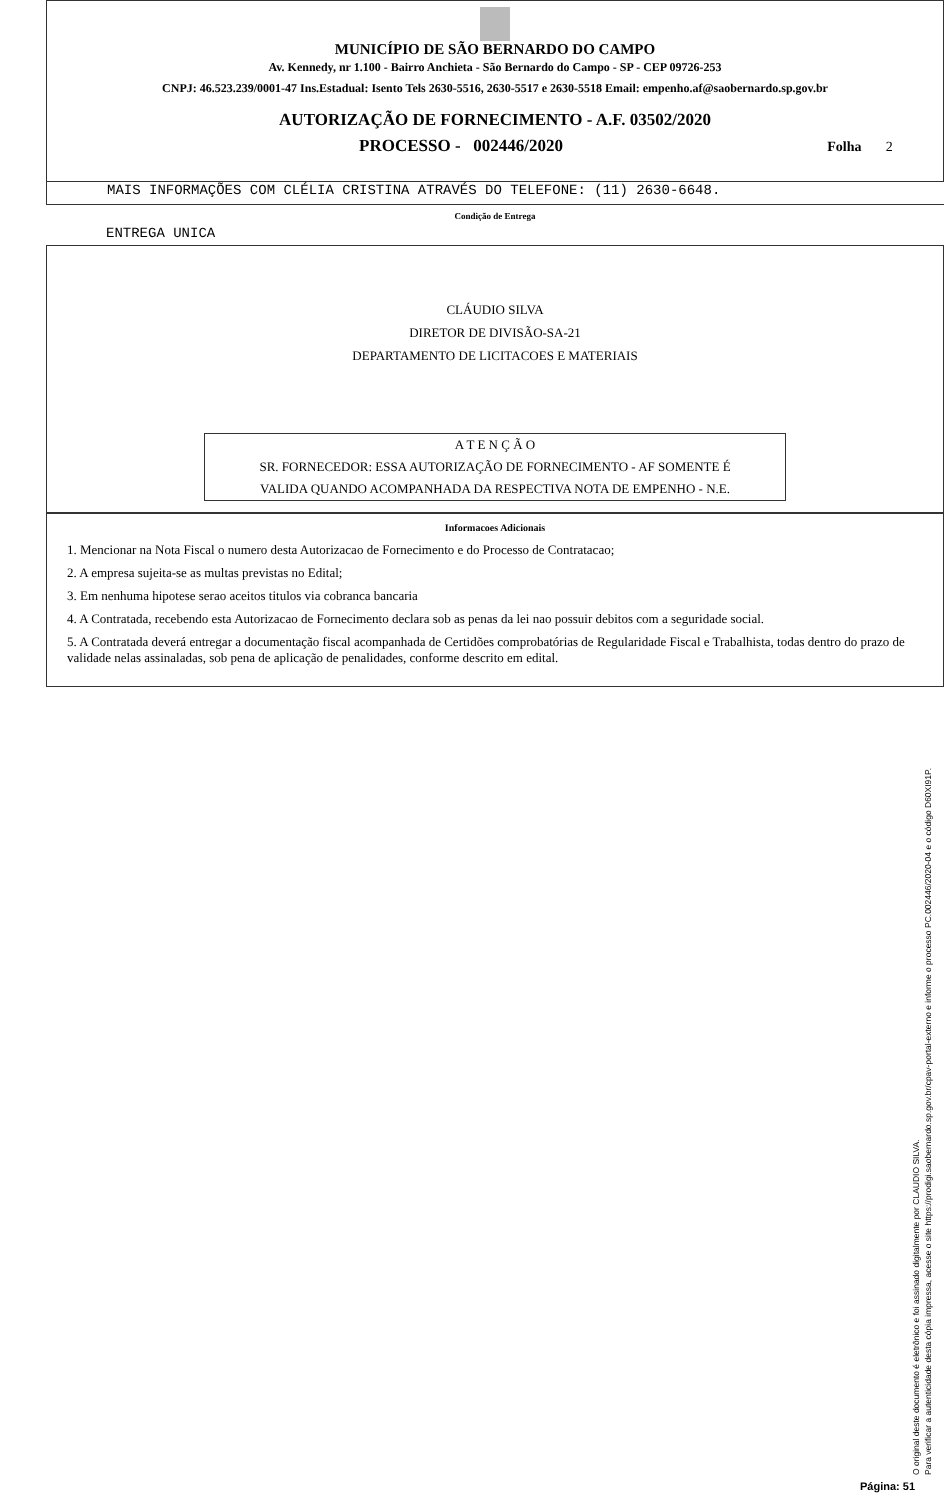MUNICÍPIO DE SÃO BERNARDO DO CAMPO
Av. Kennedy, nr 1.100 - Bairro Anchieta - São Bernardo do Campo - SP - CEP 09726-253
CNPJ: 46.523.239/0001-47 Ins.Estadual: Isento Tels 2630-5516, 2630-5517 e 2630-5518 Email: empenho.af@saobernardo.sp.gov.br
AUTORIZAÇÃO DE FORNECIMENTO - A.F. 03502/2020
PROCESSO - 002446/2020 Folha 2
MAIS INFORMAÇÕES COM CLÉLIA CRISTINA ATRAVÉS DO TELEFONE: (11) 2630-6648.
Condição de Entrega
ENTREGA UNICA
CLÁUDIO SILVA
DIRETOR DE DIVISÃO-SA-21
DEPARTAMENTO DE LICITACOES E MATERIAIS
A T E N Ç Ã O
SR. FORNECEDOR: ESSA AUTORIZAÇÃO DE FORNECIMENTO - AF SOMENTE É
VALIDA QUANDO ACOMPANHADA DA RESPECTIVA NOTA DE EMPENHO - N.E.
Informacoes Adicionais
1. Mencionar na Nota Fiscal o numero desta Autorizacao de Fornecimento e do Processo de Contratacao;
2. A empresa sujeita-se as multas previstas no Edital;
3. Em nenhuma hipotese serao aceitos titulos via cobranca bancaria
4. A Contratada, recebendo esta Autorizacao de Fornecimento declara sob as penas da lei nao possuir debitos com a seguridade social.
5. A Contratada deverá entregar a documentação fiscal acompanhada de Certidões comprobatórias de Regularidade Fiscal e Trabalhista, todas dentro do prazo de validade nelas assinaladas, sob pena de aplicação de penalidades, conforme descrito em edital.
Página: 51
O original deste documento é eletrônico e foi assinado digitalmente por CLAUDIO SILVA.
Para verificar a autenticidade desta cópia impressa, acesse o site https://prodigi.saobernardo.sp.gov.br/cpav-portal-externo e informe o processo PC.002446/2020-04 e o código D60XI91P.